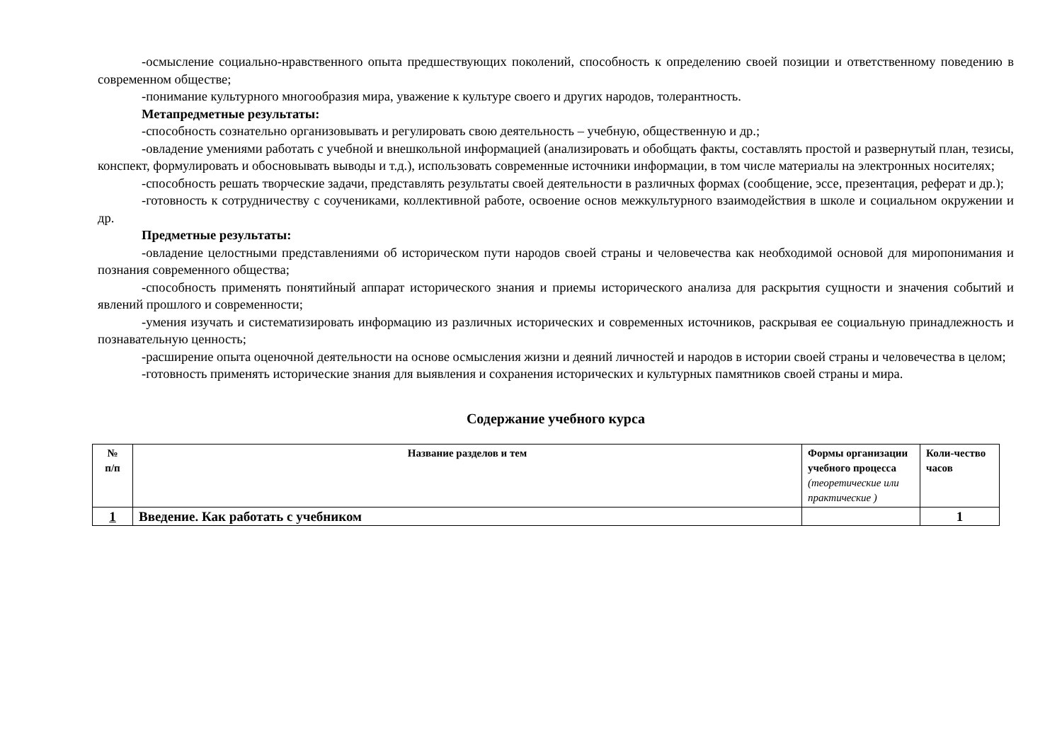-осмысление социально-нравственного опыта предшествующих поколений, способность к определению своей позиции и ответственному поведению в современном обществе;
-понимание культурного многообразия мира, уважение к культуре своего и других народов, толерантность.
Метапредметные результаты:
-способность сознательно организовывать и регулировать свою деятельность – учебную, общественную и др.;
-овладение умениями работать с учебной и внешкольной информацией (анализировать и обобщать факты, составлять простой и развернутый план, тезисы, конспект, формулировать и обосновывать выводы и т.д.), использовать современные источники информации, в том числе материалы на электронных носителях;
-способность решать творческие задачи, представлять результаты своей деятельности в различных формах (сообщение, эссе, презентация, реферат и др.);
-готовность к сотрудничеству с соучениками, коллективной работе, освоение основ межкультурного взаимодействия в школе и социальном окружении и др.
Предметные результаты:
-овладение целостными представлениями об историческом пути народов своей страны и человечества как необходимой основой для миропонимания и познания современного общества;
-способность применять понятийный аппарат исторического знания и приемы исторического анализа для раскрытия сущности и значения событий и явлений прошлого и современности;
-умения изучать и систематизировать информацию из различных исторических и современных источников, раскрывая ее социальную принадлежность и познавательную ценность;
-расширение опыта оценочной деятельности на основе осмысления жизни и деяний личностей и народов в истории своей страны и человечества в целом;
-готовность применять исторические знания для выявления и сохранения исторических и культурных памятников своей страны и мира.
Содержание учебного курса
| № п/п | Название разделов и тем | Формы организации учебного процесса (теоретические или практические ) | Коли-чество часов |
| --- | --- | --- | --- |
| 1 | Введение. Как работать с учебником | | 1 |